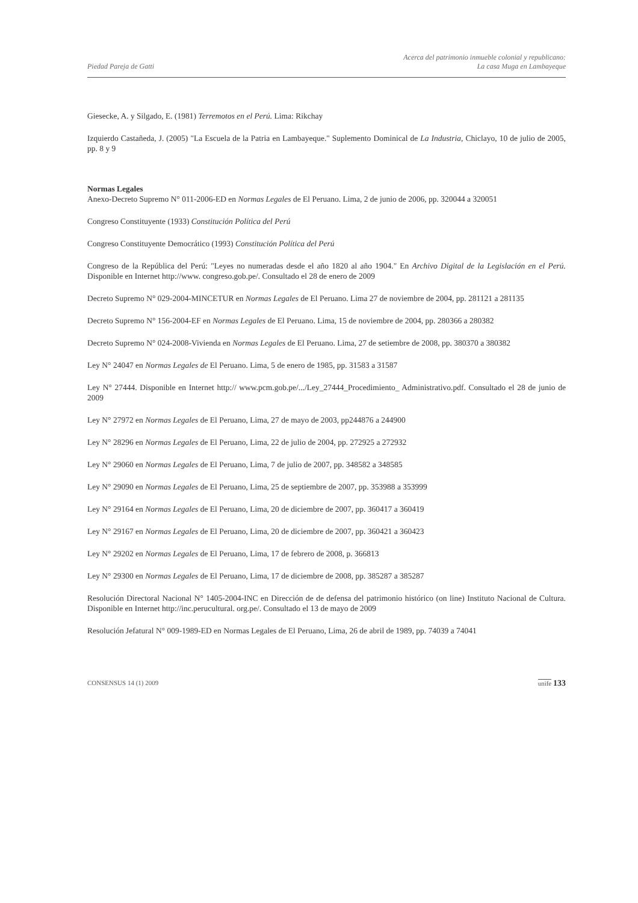Piedad Pareja de Gatti
Acerca del patrimonio inmueble colonial y republicano:
La casa Muga en Lambayeque
Giesecke, A. y Silgado, E. (1981) Terremotos en el Perú. Lima: Rikchay
Izquierdo Castañeda, J. (2005) "La Escuela de la Patria en Lambayeque." Suplemento Dominical de La Industria, Chiclayo, 10 de julio de 2005, pp. 8 y 9
Normas Legales
Anexo-Decreto Supremo N° 011-2006-ED en Normas Legales de El Peruano. Lima, 2 de junio de 2006, pp. 320044 a 320051
Congreso Constituyente (1933) Constitución Política del Perú
Congreso Constituyente Democrático (1993) Constitución Política del Perú
Congreso de la República del Perú: "Leyes no numeradas desde el año 1820 al año 1904." En Archivo Digital de la Legislación en el Perú. Disponible en Internet http://www. congreso.gob.pe/. Consultado el 28 de enero de 2009
Decreto Supremo N° 029-2004-MINCETUR en Normas Legales de El Peruano. Lima 27 de noviembre de 2004, pp. 281121 a 281135
Decreto Supremo N° 156-2004-EF en Normas Legales de El Peruano. Lima, 15 de noviembre de 2004, pp. 280366 a 280382
Decreto Supremo N° 024-2008-Vivienda en Normas Legales de El Peruano. Lima, 27 de setiembre de 2008, pp. 380370 a 380382
Ley N° 24047 en Normas Legales de El Peruano. Lima, 5 de enero de 1985, pp. 31583 a 31587
Ley N° 27444. Disponible en Internet http:// www.pcm.gob.pe/.../Ley_27444_Procedimiento_ Administrativo.pdf. Consultado el 28 de junio de 2009
Ley N° 27972 en Normas Legales de El Peruano, Lima, 27 de mayo de 2003, pp244876 a 244900
Ley N° 28296 en Normas Legales de El Peruano, Lima, 22 de julio de 2004, pp. 272925 a 272932
Ley N° 29060 en Normas Legales de El Peruano, Lima, 7 de julio de 2007, pp. 348582 a 348585
Ley N° 29090 en Normas Legales de El Peruano, Lima, 25 de septiembre de 2007, pp. 353988 a 353999
Ley N° 29164 en Normas Legales de El Peruano, Lima, 20 de diciembre de 2007, pp. 360417 a 360419
Ley N° 29167 en Normas Legales de El Peruano, Lima, 20 de diciembre de 2007, pp. 360421 a 360423
Ley N° 29202 en Normas Legales de El Peruano, Lima, 17 de febrero de 2008, p. 366813
Ley N° 29300 en Normas Legales de El Peruano, Lima, 17 de diciembre de 2008, pp. 385287 a 385287
Resolución Directoral Nacional N° 1405-2004-INC en Dirección de de defensa del patrimonio histórico (on line) Instituto Nacional de Cultura. Disponible en Internet http://inc.perucultural. org.pe/. Consultado el 13 de mayo de 2009
Resolución Jefatural N° 009-1989-ED en Normas Legales de El Peruano, Lima, 26 de abril de 1989, pp. 74039 a 74041
CONSENSUS 14 (1) 2009 unife 133